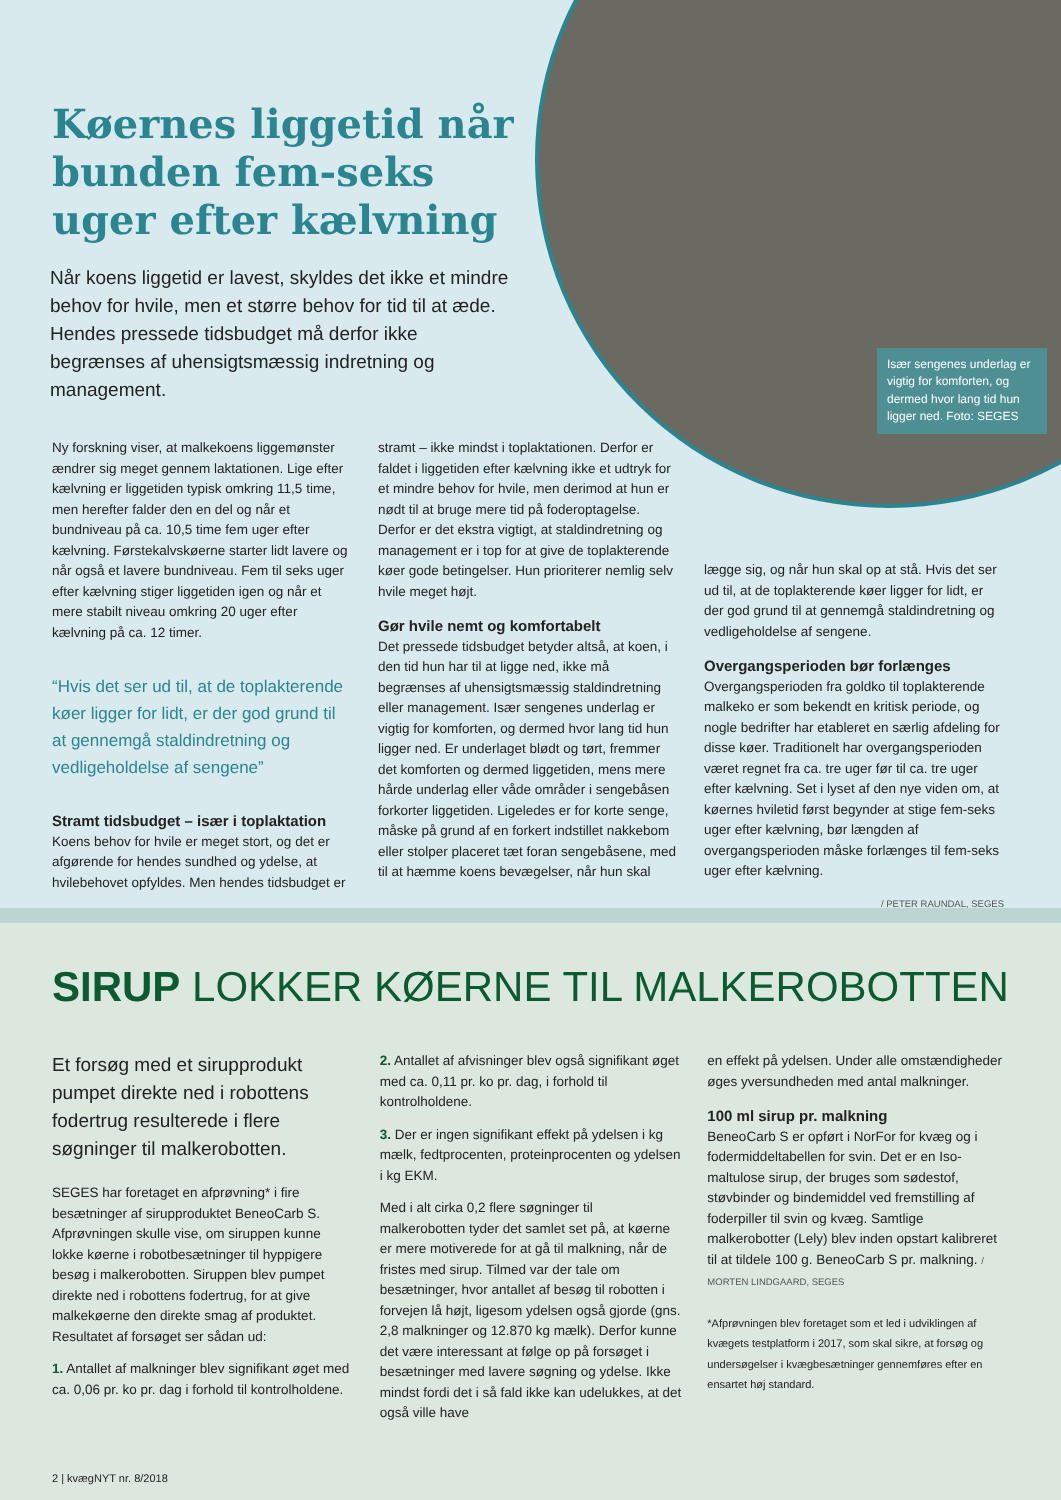Især sengenes underlag er vigtig for komforten, og dermed hvor lang tid hun ligger ned. Foto: SEGES
Køernes liggetid når bunden fem-seks uger efter kælvning
Når koens liggetid er lavest, skyldes det ikke et mindre behov for hvile, men et større behov for tid til at æde. Hendes pressede tidsbudget må derfor ikke begrænses af uhensigtsmæssig indretning og management.
Ny forskning viser, at malkekoens liggemønster ændrer sig meget gennem laktationen. Lige efter kælvning er liggetiden typisk omkring 11,5 time, men herefter falder den en del og når et bundniveau på ca. 10,5 time fem uger efter kælvning. Førstekalvskøerne starter lidt lavere og når også et lavere bundniveau. Fem til seks uger efter kælvning stiger liggetiden igen og når et mere stabilt niveau omkring 20 uger efter kælvning på ca. 12 timer.
“Hvis det ser ud til, at de toplakterende køer ligger for lidt, er der god grund til at gennemgå staldindretning og vedligeholdelse af sengene”
Stramt tidsbudget – især i toplaktation
Koens behov for hvile er meget stort, og det er afgørende for hendes sundhed og ydelse, at hvilebehovet opfyldes. Men hendes tidsbudget er
stramt – ikke mindst i toplaktationen. Derfor er faldet i liggetiden efter kælvning ikke et udtryk for et mindre behov for hvile, men derimod at hun er nødt til at bruge mere tid på foderoptagelse. Derfor er det ekstra vigtigt, at staldindretning og management er i top for at give de toplakterende køer gode betingelser. Hun prioriterer nemlig selv hvile meget højt.
Gør hvile nemt og komfortabelt
Det pressede tidsbudget betyder altså, at koen, i den tid hun har til at ligge ned, ikke må begrænses af uhensigtsmæssig staldindretning eller management. Især sengenes underlag er vigtig for komforten, og dermed hvor lang tid hun ligger ned. Er underlaget blødt og tørt, fremmer det komforten og dermed liggetiden, mens mere hårde underlag eller våde områder i sengebåsen forkorter liggetiden. Ligeledes er for korte senge, måske på grund af en forkert indstillet nakkebom eller stolper placeret tæt foran sengebåsene, med til at hæmme koens bevægelser, når hun skal
lægge sig, og når hun skal op at stå. Hvis det ser ud til, at de toplakterende køer ligger for lidt, er der god grund til at gennemgå staldindretning og vedligeholdelse af sengene.
Overgangsperioden bør forlænges
Overgangsperioden fra goldko til toplakterende malkeko er som bekendt en kritisk periode, og nogle bedrifter har etableret en særlig afdeling for disse køer. Traditionelt har overgangsperioden været regnet fra ca. tre uger før til ca. tre uger efter kælvning. Set i lyset af den nye viden om, at køernes hviletid først begynder at stige fem-seks uger efter kælvning, bør længden af overgangsperioden måske forlænges til fem-seks uger efter kælvning.
/ PETER RAUNDAL, SEGES
SIRUP LOKKER KØERNE TIL MALKEROBOTTEN
Et forsøg med et sirupprodukt pumpet direkte ned i robottens fodertrug resulterede i flere søgninger til malkerobotten.
SEGES har foretaget en afprøvning* i fire besætninger af sirupproduktet BeneoCarb S. Afprøvningen skulle vise, om siruppen kunne lokke køerne i robotbesætninger til hyppigere besøg i malkerobotten. Siruppen blev pumpet direkte ned i robottens fodertrug, for at give malkekøerne den direkte smag af produktet. Resultatet af forsøget ser sådan ud:
1. Antallet af malkninger blev signifikant øget med ca. 0,06 pr. ko pr. dag i forhold til kontrolholdene.
2. Antallet af afvisninger blev også signifikant øget med ca. 0,11 pr. ko pr. dag, i forhold til kontrolholdene.
3. Der er ingen signifikant effekt på ydelsen i kg mælk, fedtprocenten, proteinprocenten og ydelsen i kg EKM.
Med i alt cirka 0,2 flere søgninger til malkerobotten tyder det samlet set på, at køerne er mere motiverede for at gå til malkning, når de fristes med sirup. Tilmed var der tale om besætninger, hvor antallet af besøg til robotten i forvejen lå højt, ligesom ydelsen også gjorde (gns. 2,8 malkninger og 12.870 kg mælk). Derfor kunne det være interessant at følge op på forsøget i besætninger med lavere søgning og ydelse. Ikke mindst fordi det i så fald ikke kan udelukkes, at det også ville have
en effekt på ydelsen. Under alle omstændigheder øges yversundheden med antal malkninger.
100 ml sirup pr. malkning
BeneoCarb S er opført i NorFor for kvæg og i fodermiddeltabellen for svin. Det er en Iso-maltulose sirup, der bruges som sødestof, støvbinder og bindemiddel ved fremstilling af foderpiller til svin og kvæg. Samtlige malkerobotter (Lely) blev inden opstart kalibreret til at tildele 100 g. BeneoCarb S pr. malkning. / MORTEN LINDGAARD, SEGES
*Afprøvningen blev foretaget som et led i udviklingen af kvægets testplatform i 2017, som skal sikre, at forsøg og undersøgelser i kvægbesætninger gennemføres efter en ensartet høj standard.
2 | kvægNYT nr. 8/2018